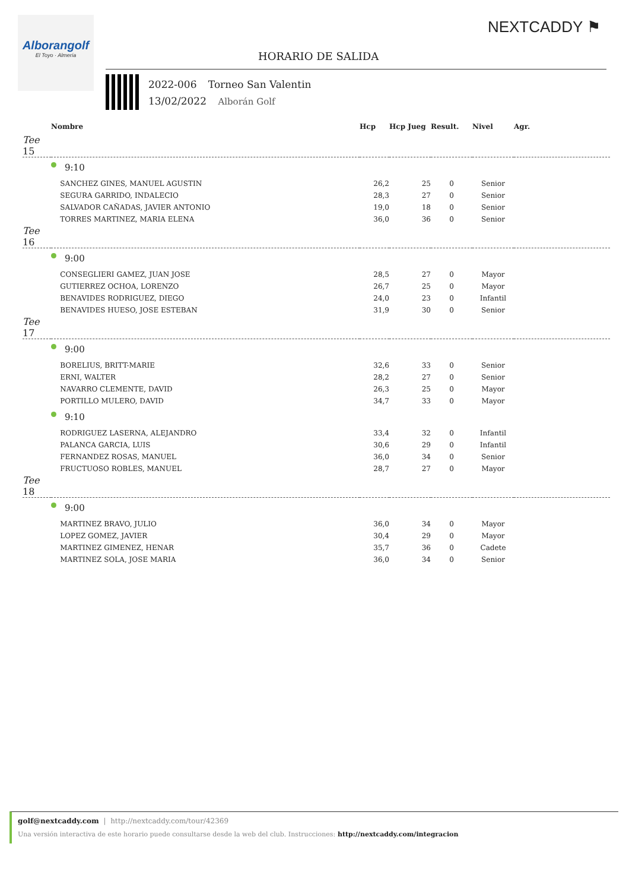Alborangolf
El Toyo · Almería
NEXTCADDY ⚑
HORARIO DE SALIDA
2022-006 Torneo San Valentin
13/02/2022 Alborán Golf
| | Nombre | Hcp | Hcp Jueg | Result. | Nivel | Agr. |
| --- | --- | --- | --- | --- | --- | --- |
| Tee 15 | | | | | | |
| | 9:10 | | | | | |
| | SANCHEZ GINES, MANUEL AGUSTIN | 26,2 | 25 | 0 | Senior | |
| | SEGURA GARRIDO, INDALECIO | 28,3 | 27 | 0 | Senior | |
| | SALVADOR CAÑADAS, JAVIER ANTONIO | 19,0 | 18 | 0 | Senior | |
| | TORRES MARTINEZ, MARIA ELENA | 36,0 | 36 | 0 | Senior | |
| Tee 16 | | | | | | |
| | 9:00 | | | | | |
| | CONSEGLIERI GAMEZ, JUAN JOSE | 28,5 | 27 | 0 | Mayor | |
| | GUTIERREZ OCHOA, LORENZO | 26,7 | 25 | 0 | Mayor | |
| | BENAVIDES RODRIGUEZ, DIEGO | 24,0 | 23 | 0 | Infantil | |
| | BENAVIDES HUESO, JOSE ESTEBAN | 31,9 | 30 | 0 | Senior | |
| Tee 17 | | | | | | |
| | 9:00 | | | | | |
| | BORELIUS, BRITT-MARIE | 32,6 | 33 | 0 | Senior | |
| | ERNI, WALTER | 28,2 | 27 | 0 | Senior | |
| | NAVARRO CLEMENTE, DAVID | 26,3 | 25 | 0 | Mayor | |
| | PORTILLO MULERO, DAVID | 34,7 | 33 | 0 | Mayor | |
| | 9:10 | | | | | |
| | RODRIGUEZ LASERNA, ALEJANDRO | 33,4 | 32 | 0 | Infantil | |
| | PALANCA GARCIA, LUIS | 30,6 | 29 | 0 | Infantil | |
| | FERNANDEZ ROSAS, MANUEL | 36,0 | 34 | 0 | Senior | |
| | FRUCTUOSO ROBLES, MANUEL | 28,7 | 27 | 0 | Mayor | |
| Tee 18 | | | | | | |
| | 9:00 | | | | | |
| | MARTINEZ BRAVO, JULIO | 36,0 | 34 | 0 | Mayor | |
| | LOPEZ GOMEZ, JAVIER | 30,4 | 29 | 0 | Mayor | |
| | MARTINEZ GIMENEZ, HENAR | 35,7 | 36 | 0 | Cadete | |
| | MARTINEZ SOLA, JOSE MARIA | 36,0 | 34 | 0 | Senior | |
golf@nextcaddy.com | http://nextcaddy.com/tour/42369
Una versión interactiva de este horario puede consultarse desde la web del club. Instrucciones: http://nextcaddy.com/integracion